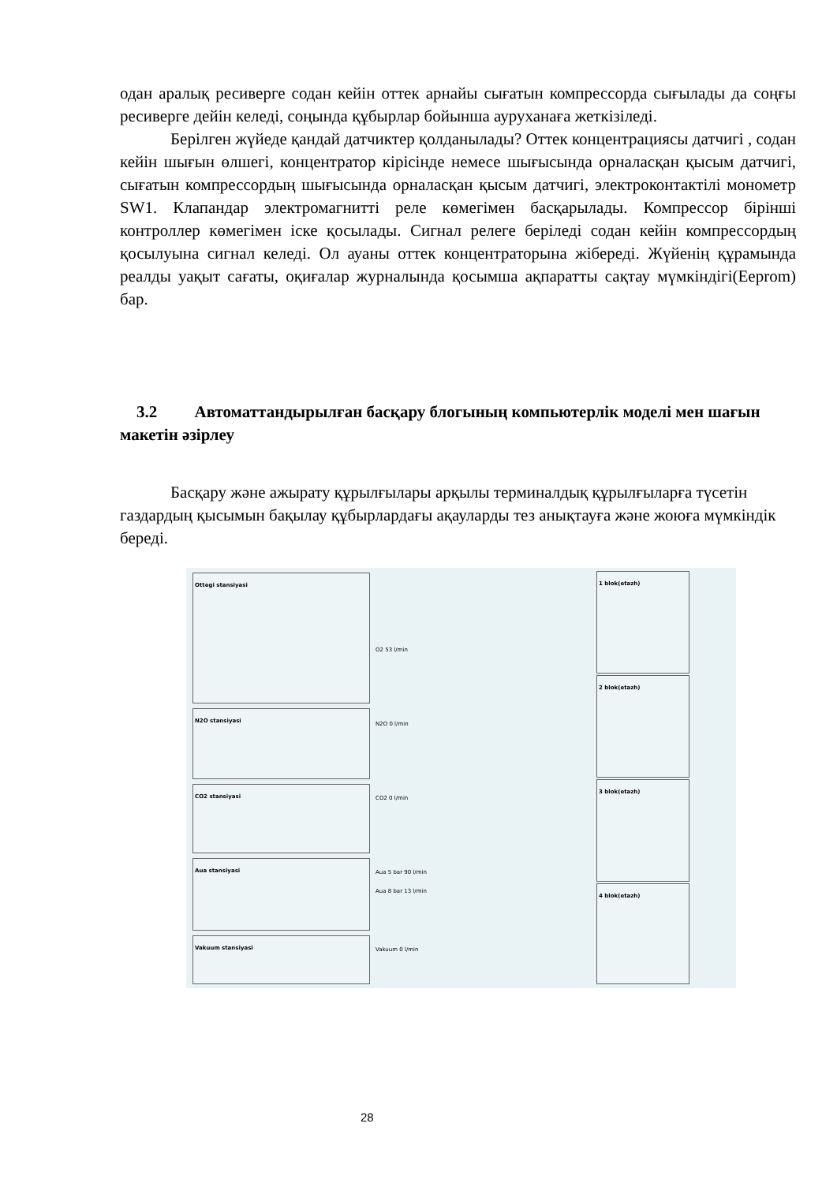одан аралық ресиверге содан кейін оттек арнайы сығатын компрессорда сығылады да соңғы ресиверге дейін келеді, соңында құбырлар бойынша ауруханаға жеткізіледі.
Берілген жүйеде қандай датчиктер қолданылады? Оттек концентрациясы датчигі , содан кейін шығын өлшегі, концентратор кірісінде немесе шығысында орналасқан қысым датчигі, сығатын компрессордың шығысында орналасқан қысым датчигі, электроконтактілі монометр SW1. Клапандар электромагнитті реле көмегімен басқарылады. Компрессор бірінші контроллер көмегімен іске қосылады. Сигнал релеге беріледі содан кейін компрессордың қосылуына сигнал келеді. Ол ауаны оттек концентраторына жібереді. Жүйенің құрамында реалды уақыт сағаты, оқиғалар журналында қосымша ақпаратты сақтау мүмкіндігі(Eeprom) бар.
3.2 Автоматтандырылған басқару блогының компьютерлік моделі мен шағын макетін әзірлеу
Басқару және ажырату құрылғылары арқылы терминалдық құрылғыларға түсетін газдардың қысымын бақылау құбырлардағы ақауларды тез анықтауға және жоюға мүмкіндік береді.
Ottegi stansiyasi
N2O stansiyasi
CO2 stansiyasi
Aua stansiyasi
Vakuum stansiyasi
1 blok(etazh)
2 blok(etazh)
3 blok(etazh)
4 blok(etazh)
O2 53 l/min
N2O 0 l/min
CO2 0 l/min
Aua 5 bar 90 l/min
Aua 8 bar 13 l/min
Vakuum 0 l/min
28